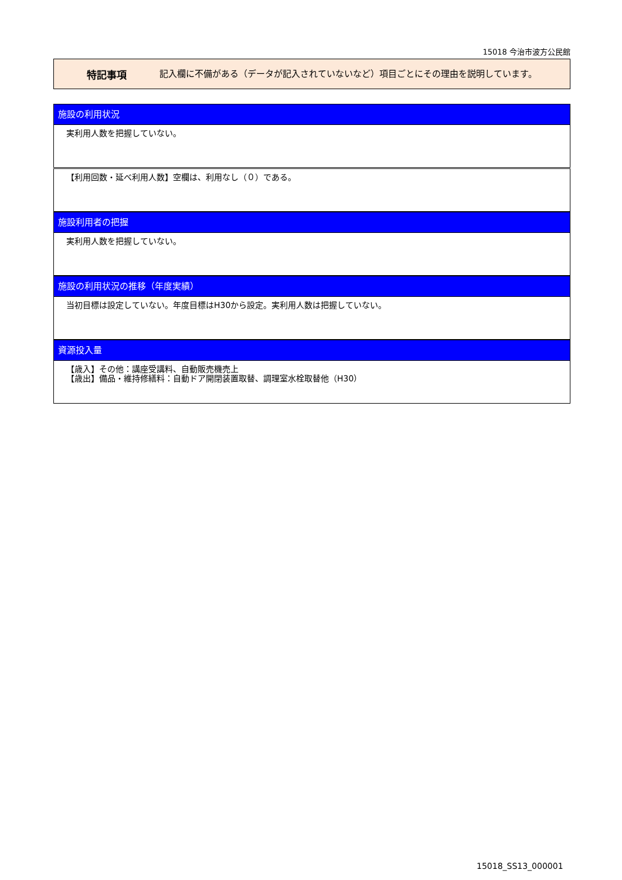15018 今治市波方公民館
特記事項
記入欄に不備がある（データが記入されていないなど）項目ごとにその理由を説明しています。
施設の利用状況
実利用人数を把握していない。
【利用回数・延べ利用人数】空欄は、利用なし（０）である。
施設利用者の把握
実利用人数を把握していない。
施設の利用状況の推移（年度実績）
当初目標は設定していない。年度目標はH30から設定。実利用人数は把握していない。
資源投入量
【歳入】その他：講座受講料、自動販売機売上
【歳出】備品・維持修繕料：自動ドア開閉装置取替、調理室水栓取替他（H30）
15018_SS13_000001